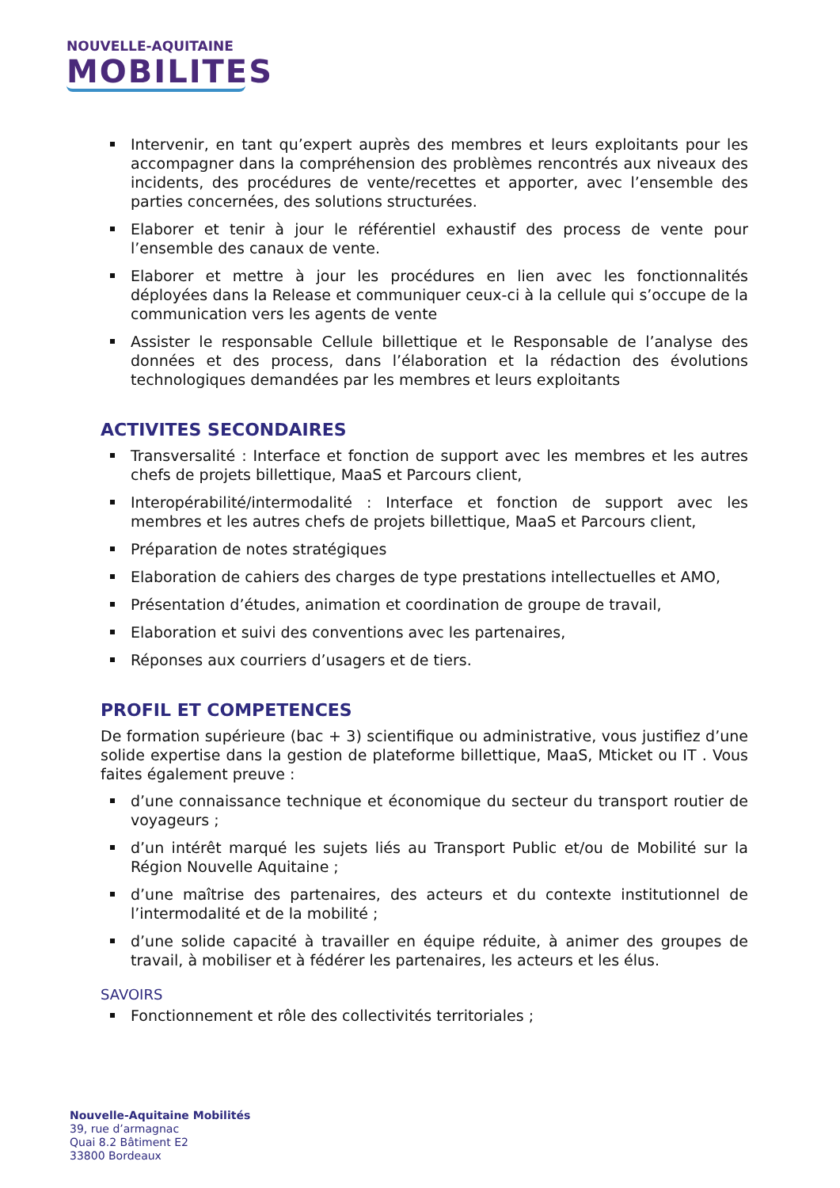NOUVELLE-AQUITAINE
MOBILITES
Intervenir, en tant qu’expert auprès des membres et leurs exploitants pour les accompagner dans la compréhension des problèmes rencontrés aux niveaux des incidents, des procédures de vente/recettes et apporter, avec l’ensemble des parties concernées, des solutions structurées.
Elaborer et tenir à jour le référentiel exhaustif des process de vente pour l’ensemble des canaux de vente.
Elaborer et mettre à jour les procédures en lien avec les fonctionnalités déployées dans la Release et communiquer ceux-ci à la cellule qui s’occupe de la communication vers les agents de vente
Assister le responsable Cellule billettique et le Responsable de l’analyse des données et des process, dans l’élaboration et la rédaction des évolutions technologiques demandées par les membres et leurs exploitants
ACTIVITES SECONDAIRES
Transversalité : Interface et fonction de support avec les membres et les autres chefs de projets billettique, MaaS et Parcours client,
Interopérabilité/intermodalité : Interface et fonction de support avec les membres et les autres chefs de projets billettique, MaaS et Parcours client,
Préparation de notes stratégiques
Elaboration de cahiers des charges de type prestations intellectuelles et AMO,
Présentation d’études, animation et coordination de groupe de travail,
Elaboration et suivi des conventions avec les partenaires,
Réponses aux courriers d’usagers et de tiers.
PROFIL ET COMPETENCES
De formation supérieure (bac + 3) scientifique ou administrative, vous justifiez d’une solide expertise dans la gestion de plateforme billettique, MaaS, Mticket ou IT . Vous faites également preuve :
d’une connaissance technique et économique du secteur du transport routier de voyageurs ;
d’un intérêt marqué les sujets liés au Transport Public et/ou de Mobilité sur la Région Nouvelle Aquitaine ;
d’une maîtrise des partenaires, des acteurs et du contexte institutionnel de l’intermodalité et de la mobilité ;
d’une solide capacité à travailler en équipe réduite, à animer des groupes de travail, à mobiliser et à fédérer les partenaires, les acteurs et les élus.
SAVOIRS
Fonctionnement et rôle des collectivités territoriales ;
Nouvelle-Aquitaine Mobilités
39, rue d’armagnac
Quai 8.2 Bâtiment E2
33800 Bordeaux